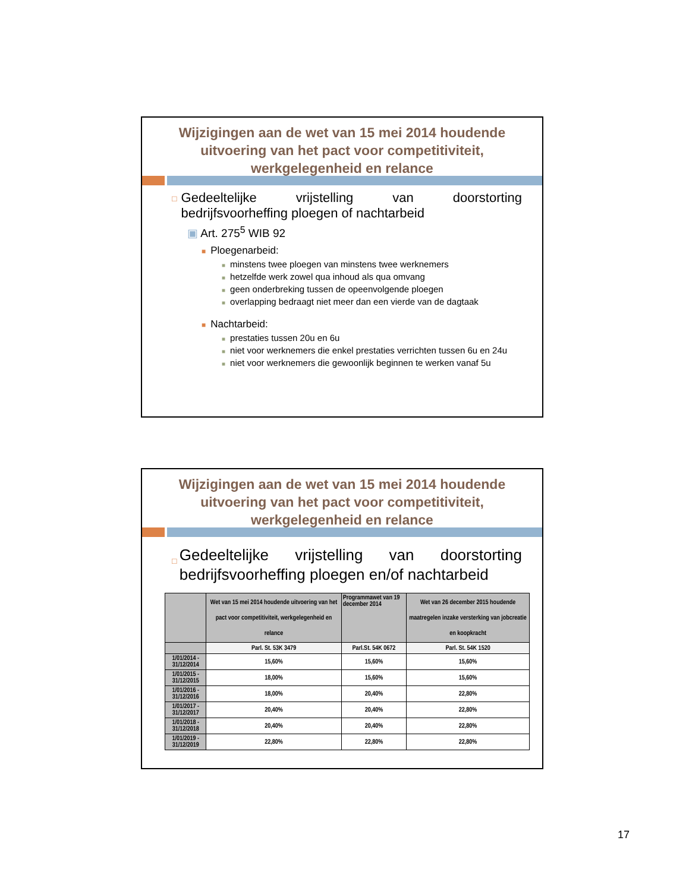Wijzigingen aan de wet van 15 mei 2014 houdende uitvoering van het pact voor competitiviteit, werkgelegenheid en relance
□ Gedeeltelijke vrijstelling van doorstorting bedrijfsvoorheffing ploegen of nachtarbeid
▣ Art. 275<sup>5</sup> WIB 92
■ Ploegenarbeid:
■ minstens twee ploegen van minstens twee werknemers
■ hetzelfde werk zowel qua inhoud als qua omvang
■ geen onderbreking tussen de opeenvolgende ploegen
■ overlapping bedraagt niet meer dan een vierde van de dagtaak
■ Nachtarbeid:
■ prestaties tussen 20u en 6u
■ niet voor werknemers die enkel prestaties verrichten tussen 6u en 24u
■ niet voor werknemers die gewoonlijk beginnen te werken vanaf 5u
Wijzigingen aan de wet van 15 mei 2014 houdende uitvoering van het pact voor competitiviteit, werkgelegenheid en relance
□ Gedeeltelijke vrijstelling van doorstorting bedrijfsvoorheffing ploegen en/of nachtarbeid
| | Wet van 15 mei 2014 houdende uitvoering van het pact voor competitiviteit, werkgelegenheid en relance | Programmawet van 19 december 2014 | Wet van 26 december 2015 houdende maatregelen inzake versterking van jobcreatie en koopkracht |
| --- | --- | --- | --- |
| | Parl. St. 53K 3479 | Parl.St. 54K 0672 | Parl. St. 54K 1520 |
| 1/01/2014 - 31/12/2014 | 15,60% | 15,60% | 15,60% |
| 1/01/2015 - 31/12/2015 | 18,00% | 15,60% | 15,60% |
| 1/01/2016 - 31/12/2016 | 18,00% | 20,40% | 22,80% |
| 1/01/2017 - 31/12/2017 | 20,40% | 20,40% | 22,80% |
| 1/01/2018 - 31/12/2018 | 20,40% | 20,40% | 22,80% |
| 1/01/2019 - 31/12/2019 | 22,80% | 22,80% | 22,80% |
17